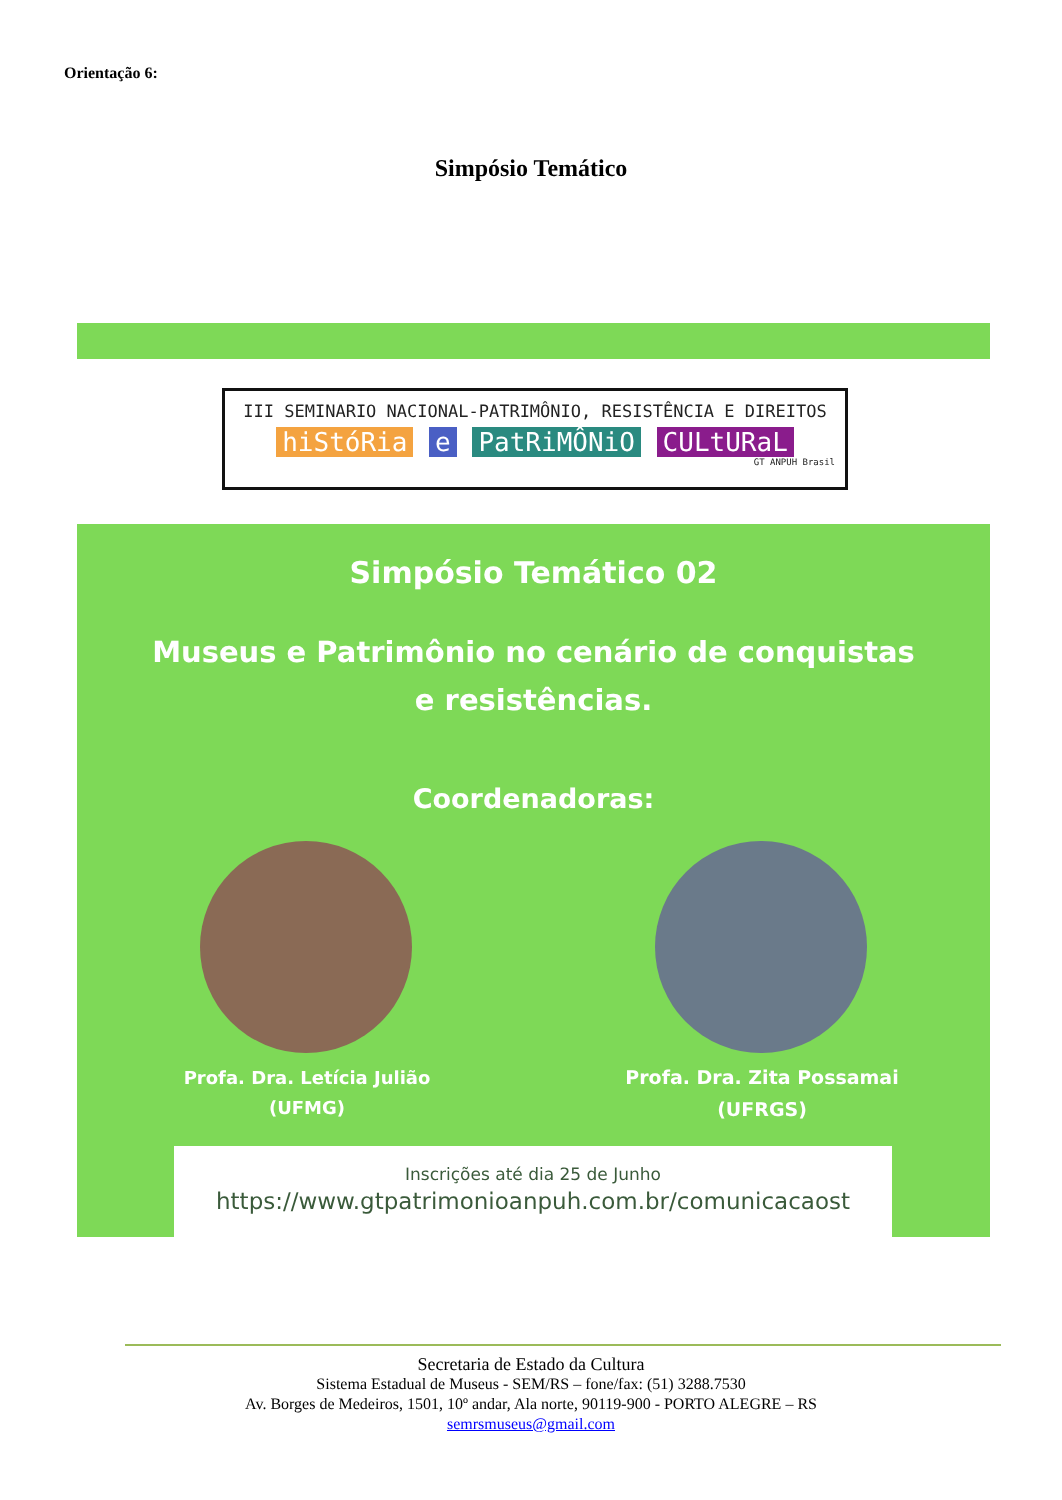Orientação 6:
Simpósio Temático
III SEMINARIO NACIONAL-PATRIMÔNIO, RESISTÊNCIA E DIREITOS
hiStóRia e PatRiMÔNiO CULtURaL
GT ANPUH Brasil
Simpósio Temático 02
Museus e Patrimônio no cenário de conquistas
e resistências.
Coordenadoras:
Profa. Dra. Letícia Julião
(UFMG)
Profa. Dra. Zita Possamai
(UFRGS)
Inscrições até dia 25 de Junho
https://www.gtpatrimonioanpuh.com.br/comunicacaost
Secretaria de Estado da Cultura
Sistema Estadual de Museus - SEM/RS – fone/fax: (51) 3288.7530
Av. Borges de Medeiros, 1501, 10º andar, Ala norte, 90119-900 - PORTO ALEGRE – RS
semrsmuseus@gmail.com